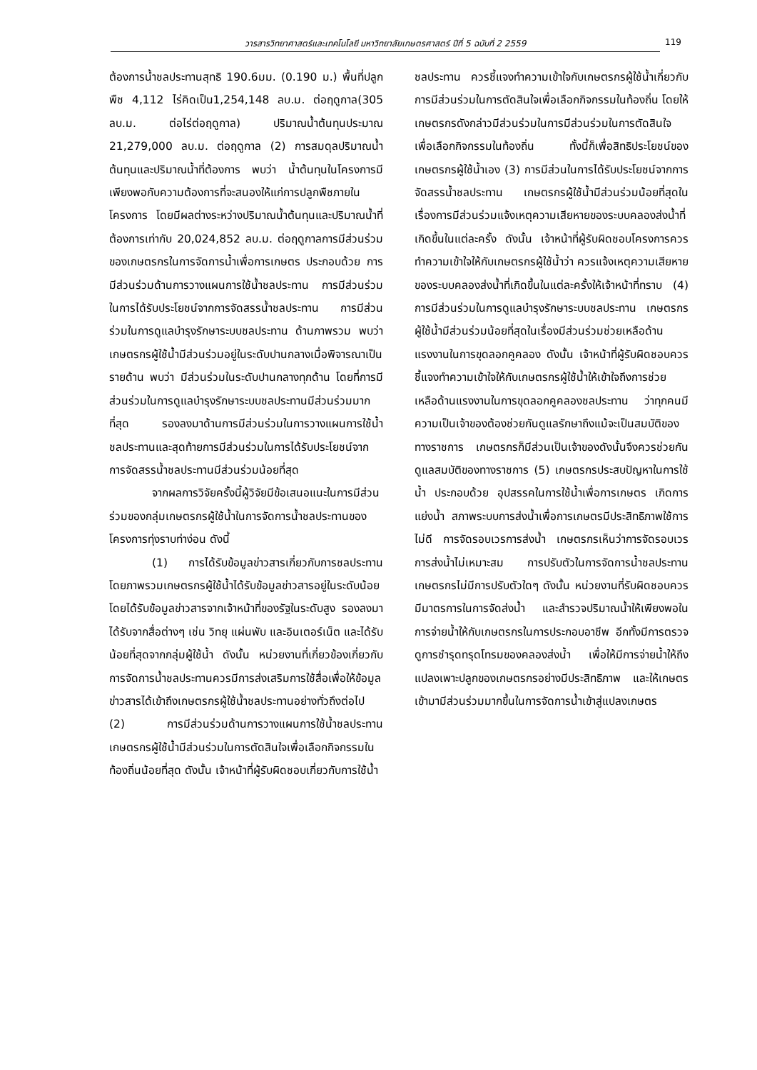วารสารวิทยาศาสตร์และเทคโนโลยี มหาวิทยาลัยเกษตรศาสตร์ ปีที่ 5 ฉบับที่ 2 2559 119
ต้องการน้ำชลประทานสุทธิ 190.6มม. (0.190 ม.) พื้นที่ปลูกพืช 4,112 ไร่คิดเป็น1,254,148 ลบ.ม. ต่อฤดูกาล(305 ลบ.ม. ต่อไร่ต่อฤดูกาล) ปริมาณน้ำต้นทุนประมาณ 21,279,000 ลบ.ม. ต่อฤดูกาล (2) การสมดุลปริมาณน้ำต้นทุนและปริมาณน้ำที่ต้องการ พบว่า น้ำต้นทุนในโครงการมีเพียงพอกับความต้องการที่จะสนองให้แก่การปลูกพืชภายในโครงการ โดยมีผลต่างระหว่างปริมาณน้ำต้นทุนและปริมาณน้ำที่ต้องการเท่ากับ 20,024,852 ลบ.ม. ต่อฤดูกาลการมีส่วนร่วมของเกษตรกรในการจัดการน้ำเพื่อการเกษตร ประกอบด้วย การมีส่วนร่วมด้านการวางแผนการใช้น้ำชลประทาน การมีส่วนร่วมในการได้รับประโยชน์จากการจัดสรรน้ำชลประทาน การมีส่วนร่วมในการดูแลบำรุงรักษาระบบชลประทาน ด้านภาพรวม พบว่า เกษตรกรผู้ใช้น้ำมีส่วนร่วมอยู่ในระดับปานกลางเมื่อพิจารณาเป็นรายด้าน พบว่า มีส่วนร่วมในระดับปานกลางทุกด้าน โดยที่การมีส่วนร่วมในการดูแลบำรุงรักษาระบบชลประทานมีส่วนร่วมมากที่สุด รองลงมาด้านการมีส่วนร่วมในการวางแผนการใช้น้ำชลประทานและสุดท้ายการมีส่วนร่วมในการได้รับประโยชน์จากการจัดสรรน้ำชลประทานมีส่วนร่วมน้อยที่สุด
จากผลการวิจัยครั้งนี้ผู้วิจัยมีข้อเสนอแนะในการมีส่วนร่วมของกลุ่มเกษตรกรผู้ใช้น้ำในการจัดการน้ำชลประทานของโครงการทุ่งราบท่าง่อน ดังนี้
(1) การได้รับข้อมูลข่าวสารเกี่ยวกับการชลประทาน โดยภาพรวมเกษตรกรผู้ใช้น้ำได้รับข้อมูลข่าวสารอยู่ในระดับน้อย โดยได้รับข้อมูลข่าวสารจากเจ้าหน้าที่ของรัฐในระดับสูง รองลงมาได้รับจากสื่อต่างๆ เช่น วิทยุ แผ่นพับ และอินเตอร์เน็ต และได้รับน้อยที่สุดจากกลุ่มผู้ใช้น้ำ ดังนั้น หน่วยงานที่เกี่ยวข้องเกี่ยวกับการจัดการน้ำชลประทานควรมีการส่งเสริมการใช้สื่อเพื่อให้ข้อมูลข่าวสารได้เข้าถึงเกษตรกรผู้ใช้น้ำชลประทานอย่างทั่วถึงต่อไป (2) การมีส่วนร่วมด้านการวางแผนการใช้น้ำชลประทานเกษตรกรผู้ใช้น้ำมีส่วนร่วมในการตัดสินใจเพื่อเลือกกิจกรรมในท้องถิ่นน้อยที่สุด ดังนั้น เจ้าหน้าที่ผู้รับผิดชอบเกี่ยวกับการใช้น้ำ
ชลประทาน ควรชี้แจงทำความเข้าใจกับเกษตรกรผู้ใช้น้ำเกี่ยวกับการมีส่วนร่วมในการตัดสินใจเพื่อเลือกกิจกรรมในท้องถิ่น โดยให้เกษตรกรดังกล่าวมีส่วนร่วมในการมีส่วนร่วมในการตัดสินใจเพื่อเลือกกิจกรรมในท้องถิ่น ทั้งนี้ก็เพื่อสิทธิประโยชน์ของเกษตรกรผู้ใช้น้ำเอง (3) การมีส่วนในการได้รับประโยชน์จากการจัดสรรน้ำชลประทาน เกษตรกรผู้ใช้น้ำมีส่วนร่วมน้อยที่สุดในเรื่องการมีส่วนร่วมแจ้งเหตุความเสียหายของระบบคลองส่งน้ำที่เกิดขึ้นในแต่ละครั้ง ดังนั้น เจ้าหน้าที่ผู้รับผิดชอบโครงการควรทำความเข้าใจให้กับเกษตรกรผู้ใช้น้ำว่า ควรแจ้งเหตุความเสียหายของระบบคลองส่งน้ำที่เกิดขึ้นในแต่ละครั้งให้เจ้าหน้าที่ทราบ (4) การมีส่วนร่วมในการดูแลบำรุงรักษาระบบชลประทาน เกษตรกรผู้ใช้น้ำมีส่วนร่วมน้อยที่สุดในเรื่องมีส่วนร่วมช่วยเหลือด้านแรงงานในการขุดลอกคูคลอง ดังนั้น เจ้าหน้าที่ผู้รับผิดชอบควรชี้แจงทำความเข้าใจให้กับเกษตรกรผู้ใช้น้ำให้เข้าใจถึงการช่วยเหลือด้านแรงงานในการขุดลอกคูคลองชลประทาน ว่าทุกคนมีความเป็นเจ้าของต้องช่วยกันดูแลรักษาถึงแม้จะเป็นสมบัติของทางราชการ เกษตรกรก็มีส่วนเป็นเจ้าของดังนั้นจึงควรช่วยกันดูแลสมบัติของทางราชการ (5) เกษตรกรประสบปัญหาในการใช้น้ำ ประกอบด้วย อุปสรรคในการใช้น้ำเพื่อการเกษตร เกิดการแย่งน้ำ สภาพระบบการส่งน้ำเพื่อการเกษตรมีประสิทธิภาพใช้การไม่ดี การจัดรอบเวรการส่งน้ำ เกษตรกรเห็นว่าการจัดรอบเวรการส่งน้ำไม่เหมาะสม การปรับตัวในการจัดการน้ำชลประทาน เกษตรกรไม่มีการปรับตัวใดๆ ดังนั้น หน่วยงานที่รับผิดชอบควรมีมาตรการในการจัดส่งน้ำ และสำรวจปริมาณน้ำให้เพียงพอในการจ่ายน้ำให้กับเกษตรกรในการประกอบอาชีพ อีกทั้งมีการตรวจดูการชำรุดทรุดโทรมของคลองส่งน้ำ เพื่อให้มีการจ่ายน้ำให้ถึงแปลงเพาะปลูกของเกษตรกรอย่างมีประสิทธิภาพ และให้เกษตรเข้ามามีส่วนร่วมมากขึ้นในการจัดการน้ำเข้าสู่แปลงเกษตร